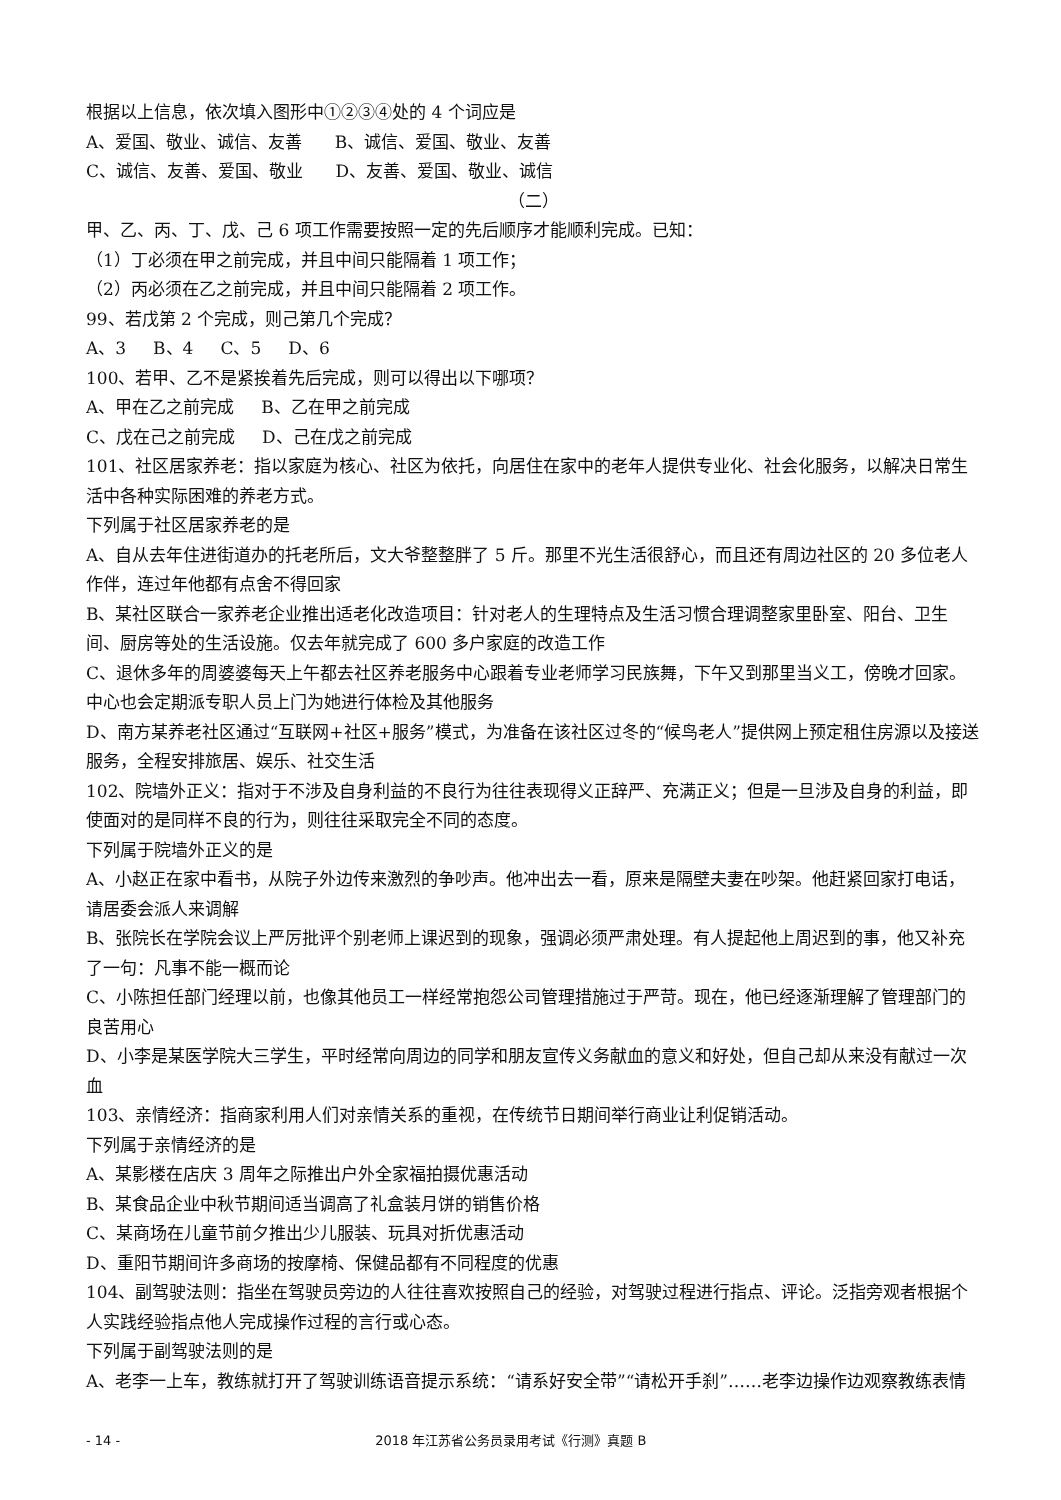根据以上信息，依次填入图形中①②③④处的 4 个词应是
A、爱国、敬业、诚信、友善 B、诚信、爱国、敬业、友善
C、诚信、友善、爱国、敬业 D、友善、爱国、敬业、诚信
（二）
甲、乙、丙、丁、戊、己 6 项工作需要按照一定的先后顺序才能顺利完成。已知：
（1）丁必须在甲之前完成，并且中间只能隔着 1 项工作；
（2）丙必须在乙之前完成，并且中间只能隔着 2 项工作。
99、若戊第 2 个完成，则己第几个完成？
A、3 B、4 C、5 D、6
100、若甲、乙不是紧挨着先后完成，则可以得出以下哪项？
A、甲在乙之前完成 B、乙在甲之前完成
C、戊在己之前完成 D、己在戊之前完成
101、社区居家养老：指以家庭为核心、社区为依托，向居住在家中的老年人提供专业化、社会化服务，以解决日常生活中各种实际困难的养老方式。
下列属于社区居家养老的是
A、自从去年住进街道办的托老所后，文大爷整整胖了 5 斤。那里不光生活很舒心，而且还有周边社区的 20 多位老人作伴，连过年他都有点舍不得回家
B、某社区联合一家养老企业推出适老化改造项目：针对老人的生理特点及生活习惯合理调整家里卧室、阳台、卫生间、厨房等处的生活设施。仅去年就完成了 600 多户家庭的改造工作
C、退休多年的周婆婆每天上午都去社区养老服务中心跟着专业老师学习民族舞，下午又到那里当义工，傍晚才回家。中心也会定期派专职人员上门为她进行体检及其他服务
D、南方某养老社区通过“互联网+社区+服务”模式，为准备在该社区过冬的“候鸟老人”提供网上预定租住房源以及接送服务，全程安排旅居、娱乐、社交生活
102、院墙外正义：指对于不涉及自身利益的不良行为往往表现得义正辞严、充满正义；但是一旦涉及自身的利益，即使面对的是同样不良的行为，则往往采取完全不同的态度。
下列属于院墙外正义的是
A、小赵正在家中看书，从院子外边传来激烈的争吵声。他冲出去一看，原来是隔壁夫妻在吵架。他赶紧回家打电话，请居委会派人来调解
B、张院长在学院会议上严厉批评个别老师上课迟到的现象，强调必须严肃处理。有人提起他上周迟到的事，他又补充了一句：凡事不能一概而论
C、小陈担任部门经理以前，也像其他员工一样经常抱怨公司管理措施过于严苛。现在，他已经逐渐理解了管理部门的良苦用心
D、小李是某医学院大三学生，平时经常向周边的同学和朋友宣传义务献血的意义和好处，但自己却从来没有献过一次血
103、亲情经济：指商家利用人们对亲情关系的重视，在传统节日期间举行商业让利促销活动。
下列属于亲情经济的是
A、某影楼在店庆 3 周年之际推出户外全家福拍摄优惠活动
B、某食品企业中秋节期间适当调高了礼盒装月饼的销售价格
C、某商场在儿童节前夕推出少儿服装、玩具对折优惠活动
D、重阳节期间许多商场的按摩椅、保健品都有不同程度的优惠
104、副驾驶法则：指坐在驾驶员旁边的人往往喜欢按照自己的经验，对驾驶过程进行指点、评论。泛指旁观者根据个人实践经验指点他人完成操作过程的言行或心态。
下列属于副驾驶法则的是
A、老李一上车，教练就打开了驾驶训练语音提示系统：“请系好安全带”“请松开手刹”……老李边操作边观察教练表情
- 14 - 2018 年江苏省公务员录用考试《行测》真题 B